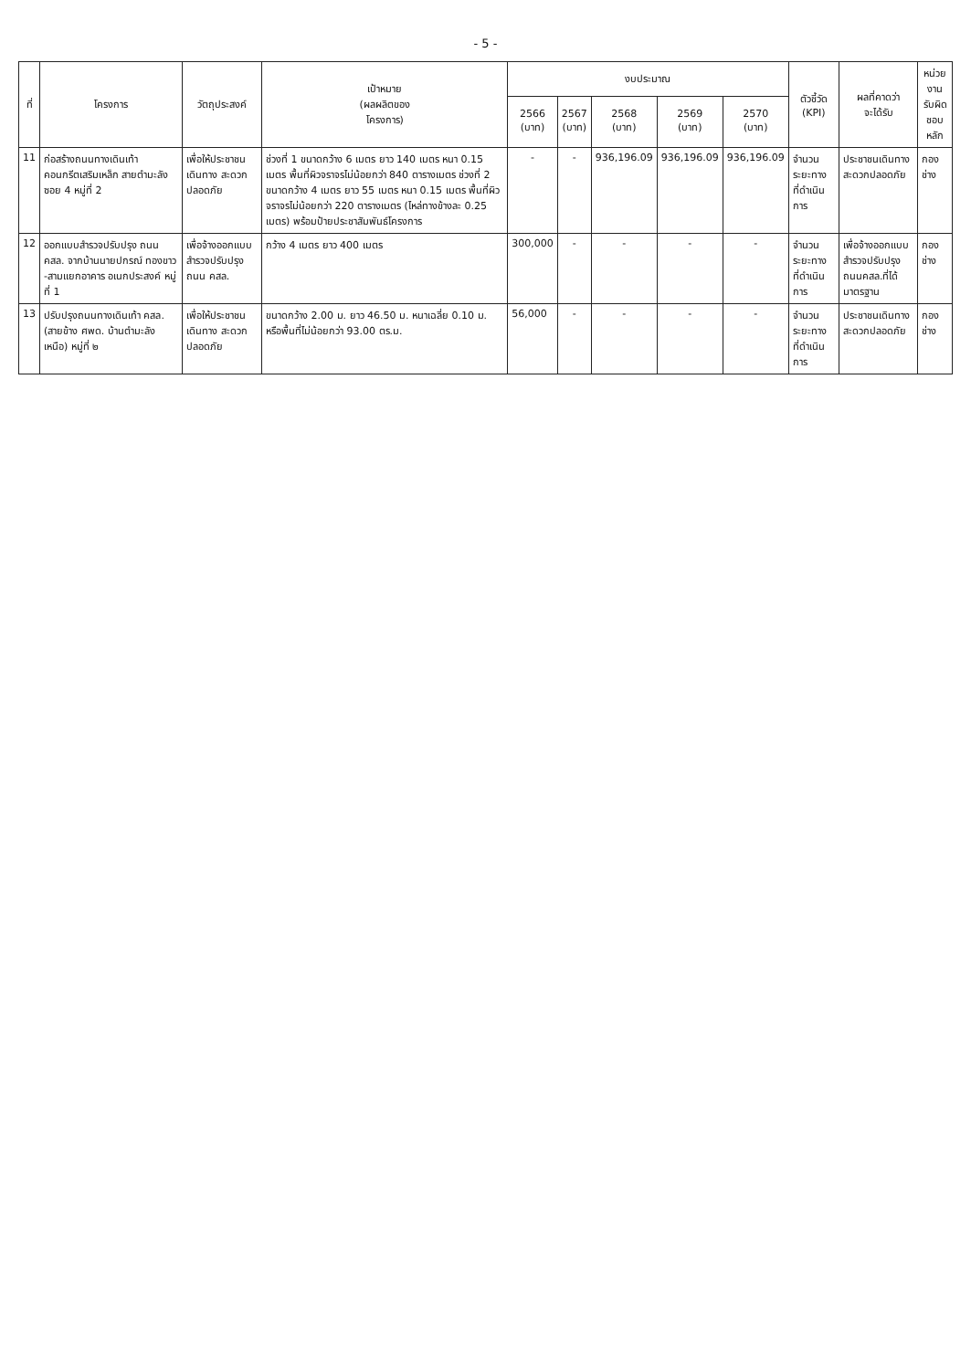- 5 -
| ที่ | โครงการ | วัตถุประสงค์ | เป้าหมาย (ผลผลิตของ โครงการ) | งบประมาณ | | | | | ตัวชี้วัด (KPI) | ผลที่คาดว่า จะได้รับ | หน่วยงาน รับผิดชอบ หลัก |
| --- | --- | --- | --- | --- | --- | --- | --- | --- | --- | --- | --- |
| | | | | 2566 (บาท) | 2567 (บาท) | 2568 (บาท) | 2569 (บาท) | 2570 (บาท) | | | |
| 11 | ก่อสร้างถนนทางเดินเท้า คอนกรีตเสริมเหล็ก สายตำมะลัง ซอย 4 หมู่ที่ 2 | เพื่อให้ประชาชนเดินทาง สะดวกปลอดภัย | ช่วงที่ 1 ขนาดกว้าง 6 เมตร ยาว 140 เมตร หนา 0.15 เมตร พื้นที่ผิวจราจรไม่น้อยกว่า 840 ตารางเมตร ช่วงที่ 2 ขนาดกว้าง 4 เมตร ยาว 55 เมตร หนา 0.15 เมตร พื้นที่ผิวจราจรไม่น้อยกว่า 220 ตารางเมตร (ไหล่ทางข้างละ 0.25 เมตร) พร้อมป้ายประชาสัมพันธ์โครงการ | - | - | 936,196.09 | 936,196.09 | 936,196.09 | จำนวน ระยะทาง ที่ดำเนินการ | ประชาชนเดินทาง สะดวกปลอดภัย | กองช่าง |
| 12 | ออกแบบสำรวจปรับปรุง ถนน คสล. จากบ้านนายปกรณ์ ทองขาว -สามแยกอาคาร อเนกประสงค์ หมู่ที่ 1 | เพื่อจ้างออกแบบ สำรวจปรับปรุงถนน คสล. | กว้าง 4 เมตร ยาว 400 เมตร | 300,000 | - | - | - | - | จำนวน ระยะทาง ที่ดำเนินการ | เพื่อจ้างออกแบบ สำรวจปรับปรุง ถนนคสล.ที่ได้ มาตรฐาน | กองช่าง |
| 13 | ปรับปรุงถนนทางเดินเท้า คสล. (สายข้าง ศพด. บ้านตำมะลังเหนือ) หมู่ที่ ๒ | เพื่อให้ประชาชนเดินทาง สะดวกปลอดภัย | ขนาดกว้าง 2.00 ม. ยาว 46.50 ม. หนาเฉลี่ย 0.10 ม. หรือพื้นที่ไม่น้อยกว่า 93.00 ตร.ม. | 56,000 | - | - | - | - | จำนวน ระยะทาง ที่ดำเนินการ | ประชาชนเดินทาง สะดวกปลอดภัย | กองช่าง |